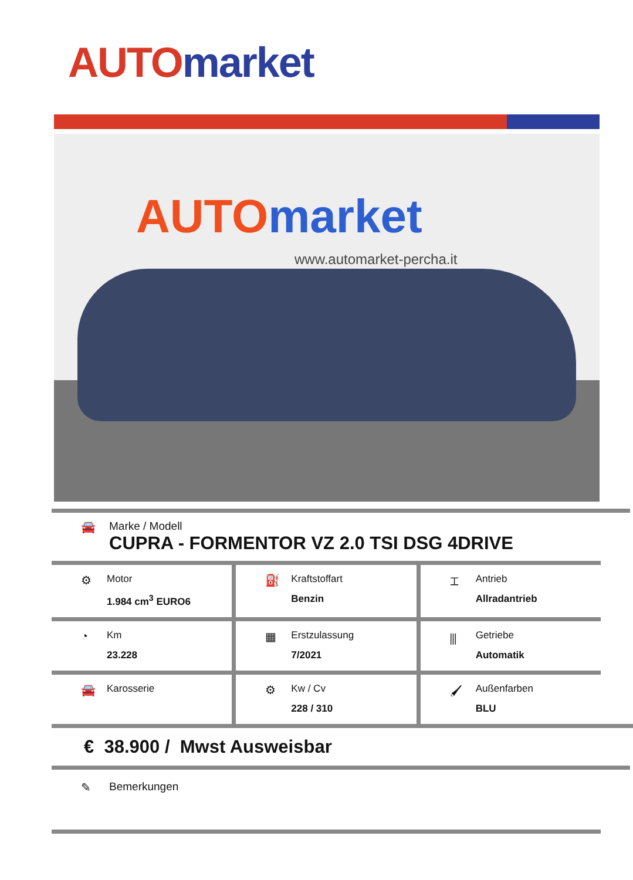AUTO market
AUTOmarket
www.automarket-percha.it
🚘 Marke / Modell
CUPRA - FORMENTOR VZ 2.0 TSI DSG 4DRIVE
⚙
Motor
1.984 cm<sup>3</sup> EURO6
⛽
Kraftstoffart
Benzin
⌶
Antrieb
Allradantrieb
◔
Km
23.228
▦
Erstzulassung
7/2021
⫼
Getriebe
Automatik
🚘
Karosserie
⚙
Kw / Cv
228 / 310
🖌
Außenfarben
BLU
€ 38.900 / Mwst Ausweisbar
✎ Bemerkungen